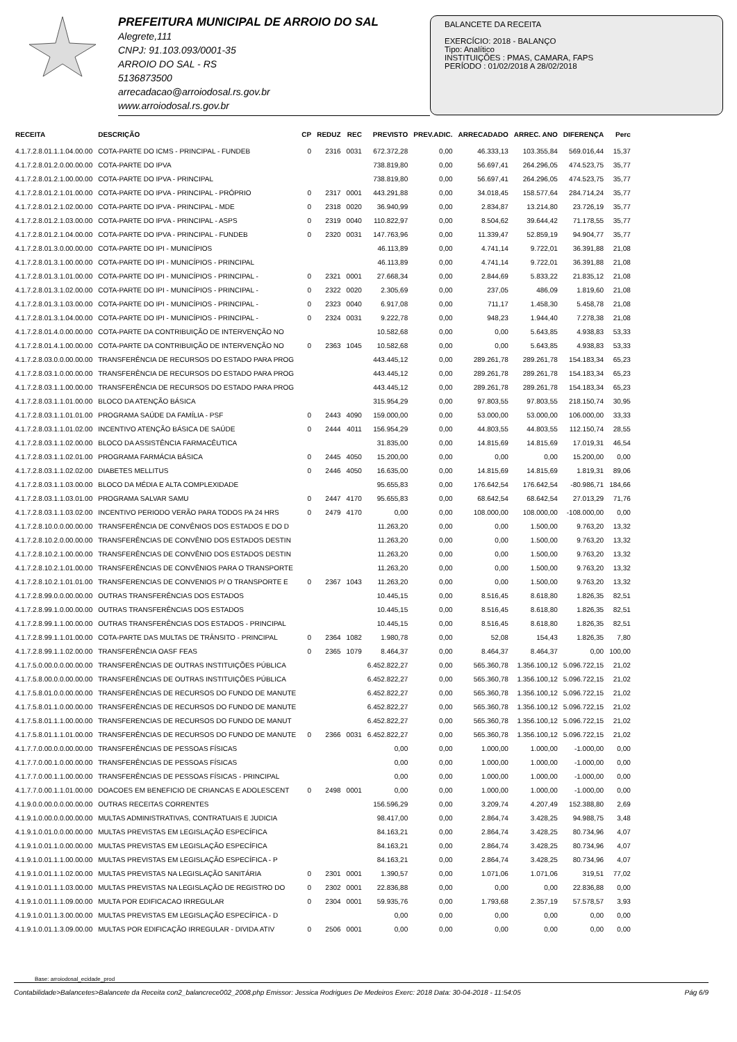PREFEITURA MUNICIPAL DE ARROIO DO SAL
Alegrete,111
CNPJ: 91.103.093/0001-35
ARROIO DO SAL - RS
5136873500
arrecadacao@arroiodosal.rs.gov.br
www.arroiodosal.rs.gov.br
BALANCETE DA RECEITA
EXERCÍCIO: 2018 - BALANÇO
Tipo: Analítico
INSTITUIÇÕES : PMAS, CAMARA, FAPS
PERÍODO : 01/02/2018 A 28/02/2018
| RECEITA | DESCRIÇÃO | CP | REDUZ | REC | PREVISTO | PREV.ADIC. | ARRECADADO | ARREC. ANO | DIFERENÇA | Perc |
| --- | --- | --- | --- | --- | --- | --- | --- | --- | --- | --- |
| 4.1.7.2.8.01.1.1.04.00.00 | COTA-PARTE DO ICMS - PRINCIPAL - FUNDEB | 0 | 2316 | 0031 | 672.372,28 | 0,00 | 46.333,13 | 103.355,84 | 569.016,44 | 15,37 |
| 4.1.7.2.8.01.2.0.00.00.00 | COTA-PARTE DO IPVA | | | | 738.819,80 | 0,00 | 56.697,41 | 264.296,05 | 474.523,75 | 35,77 |
| 4.1.7.2.8.01.2.1.00.00.00 | COTA-PARTE DO IPVA - PRINCIPAL | | | | 738.819,80 | 0,00 | 56.697,41 | 264.296,05 | 474.523,75 | 35,77 |
| 4.1.7.2.8.01.2.1.01.00.00 | COTA-PARTE DO IPVA - PRINCIPAL - PRÓPRIO | 0 | 2317 | 0001 | 443.291,88 | 0,00 | 34.018,45 | 158.577,64 | 284.714,24 | 35,77 |
| 4.1.7.2.8.01.2.1.02.00.00 | COTA-PARTE DO IPVA - PRINCIPAL - MDE | 0 | 2318 | 0020 | 36.940,99 | 0,00 | 2.834,87 | 13.214,80 | 23.726,19 | 35,77 |
| 4.1.7.2.8.01.2.1.03.00.00 | COTA-PARTE DO IPVA - PRINCIPAL - ASPS | 0 | 2319 | 0040 | 110.822,97 | 0,00 | 8.504,62 | 39.644,42 | 71.178,55 | 35,77 |
| 4.1.7.2.8.01.2.1.04.00.00 | COTA-PARTE DO IPVA - PRINCIPAL - FUNDEB | 0 | 2320 | 0031 | 147.763,96 | 0,00 | 11.339,47 | 52.859,19 | 94.904,77 | 35,77 |
| 4.1.7.2.8.01.3.0.00.00.00 | COTA-PARTE DO IPI - MUNICÍPIOS | | | | 46.113,89 | 0,00 | 4.741,14 | 9.722,01 | 36.391,88 | 21,08 |
| 4.1.7.2.8.01.3.1.00.00.00 | COTA-PARTE DO IPI - MUNICÍPIOS - PRINCIPAL | | | | 46.113,89 | 0,00 | 4.741,14 | 9.722,01 | 36.391,88 | 21,08 |
| 4.1.7.2.8.01.3.1.01.00.00 | COTA-PARTE DO IPI - MUNICÍPIOS - PRINCIPAL - | 0 | 2321 | 0001 | 27.668,34 | 0,00 | 2.844,69 | 5.833,22 | 21.835,12 | 21,08 |
| 4.1.7.2.8.01.3.1.02.00.00 | COTA-PARTE DO IPI - MUNICÍPIOS - PRINCIPAL - | 0 | 2322 | 0020 | 2.305,69 | 0,00 | 237,05 | 486,09 | 1.819,60 | 21,08 |
| 4.1.7.2.8.01.3.1.03.00.00 | COTA-PARTE DO IPI - MUNICÍPIOS - PRINCIPAL - | 0 | 2323 | 0040 | 6.917,08 | 0,00 | 711,17 | 1.458,30 | 5.458,78 | 21,08 |
| 4.1.7.2.8.01.3.1.04.00.00 | COTA-PARTE DO IPI - MUNICÍPIOS - PRINCIPAL - | 0 | 2324 | 0031 | 9.222,78 | 0,00 | 948,23 | 1.944,40 | 7.278,38 | 21,08 |
| 4.1.7.2.8.01.4.0.00.00.00 | COTA-PARTE DA CONTRIBUIÇÃO DE INTERVENÇÃO NO | | | | 10.582,68 | 0,00 | 0,00 | 5.643,85 | 4.938,83 | 53,33 |
| 4.1.7.2.8.01.4.1.00.00.00 | COTA-PARTE DA CONTRIBUIÇÃO DE INTERVENÇÃO NO | 0 | 2363 | 1045 | 10.582,68 | 0,00 | 0,00 | 5.643,85 | 4.938,83 | 53,33 |
| 4.1.7.2.8.03.0.0.00.00.00 | TRANSFERÊNCIA DE RECURSOS DO ESTADO PARA PROG | | | | 443.445,12 | 0,00 | 289.261,78 | 289.261,78 | 154.183,34 | 65,23 |
| 4.1.7.2.8.03.1.0.00.00.00 | TRANSFERÊNCIA DE RECURSOS DO ESTADO PARA PROG | | | | 443.445,12 | 0,00 | 289.261,78 | 289.261,78 | 154.183,34 | 65,23 |
| 4.1.7.2.8.03.1.1.00.00.00 | TRANSFERÊNCIA DE RECURSOS DO ESTADO PARA PROG | | | | 443.445,12 | 0,00 | 289.261,78 | 289.261,78 | 154.183,34 | 65,23 |
| 4.1.7.2.8.03.1.1.01.00.00 | BLOCO DA ATENÇÃO BÁSICA | | | | 315.954,29 | 0,00 | 97.803,55 | 97.803,55 | 218.150,74 | 30,95 |
| 4.1.7.2.8.03.1.1.01.01.00 | PROGRAMA SAÚDE DA FAMÍLIA - PSF | 0 | 2443 | 4090 | 159.000,00 | 0,00 | 53.000,00 | 53.000,00 | 106.000,00 | 33,33 |
| 4.1.7.2.8.03.1.1.01.02.00 | INCENTIVO ATENÇÃO BÁSICA DE SAÚDE | 0 | 2444 | 4011 | 156.954,29 | 0,00 | 44.803,55 | 44.803,55 | 112.150,74 | 28,55 |
| 4.1.7.2.8.03.1.1.02.00.00 | BLOCO DA ASSISTÊNCIA FARMACÊUTICA | | | | 31.835,00 | 0,00 | 14.815,69 | 14.815,69 | 17.019,31 | 46,54 |
| 4.1.7.2.8.03.1.1.02.01.00 | PROGRAMA FARMÁCIA BÁSICA | 0 | 2445 | 4050 | 15.200,00 | 0,00 | 0,00 | 0,00 | 15.200,00 | 0,00 |
| 4.1.7.2.8.03.1.1.02.02.00 | DIABETES MELLITUS | 0 | 2446 | 4050 | 16.635,00 | 0,00 | 14.815,69 | 14.815,69 | 1.819,31 | 89,06 |
| 4.1.7.2.8.03.1.1.03.00.00 | BLOCO DA MÉDIA E ALTA COMPLEXIDADE | | | | 95.655,83 | 0,00 | 176.642,54 | 176.642,54 | -80.986,71 | 184,66 |
| 4.1.7.2.8.03.1.1.03.01.00 | PROGRAMA SALVAR SAMU | 0 | 2447 | 4170 | 95.655,83 | 0,00 | 68.642,54 | 68.642,54 | 27.013,29 | 71,76 |
| 4.1.7.2.8.03.1.1.03.02.00 | INCENTIVO PERIODO VERÃO PARA TODOS PA 24 HRS | 0 | 2479 | 4170 | 0,00 | 0,00 | 108.000,00 | 108.000,00 | -108.000,00 | 0,00 |
| 4.1.7.2.8.10.0.0.00.00.00 | TRANSFERÊNCIA DE CONVÊNIOS DOS ESTADOS E DO D | | | | 11.263,20 | 0,00 | 0,00 | 1.500,00 | 9.763,20 | 13,32 |
| 4.1.7.2.8.10.2.0.00.00.00 | TRANSFERÊNCIAS DE CONVÊNIO DOS ESTADOS DESTIN | | | | 11.263,20 | 0,00 | 0,00 | 1.500,00 | 9.763,20 | 13,32 |
| 4.1.7.2.8.10.2.1.00.00.00 | TRANSFERÊNCIAS DE CONVÊNIO DOS ESTADOS DESTIN | | | | 11.263,20 | 0,00 | 0,00 | 1.500,00 | 9.763,20 | 13,32 |
| 4.1.7.2.8.10.2.1.01.00.00 | TRANSFERÊNCIAS DE CONVÊNIOS PARA O TRANSPORTE | | | | 11.263,20 | 0,00 | 0,00 | 1.500,00 | 9.763,20 | 13,32 |
| 4.1.7.2.8.10.2.1.01.01.00 | TRANSFERENCIAS DE CONVENIOS P/ O TRANSPORTE E | 0 | 2367 | 1043 | 11.263,20 | 0,00 | 0,00 | 1.500,00 | 9.763,20 | 13,32 |
| 4.1.7.2.8.99.0.0.00.00.00 | OUTRAS TRANSFERÊNCIAS DOS ESTADOS | | | | 10.445,15 | 0,00 | 8.516,45 | 8.618,80 | 1.826,35 | 82,51 |
| 4.1.7.2.8.99.1.0.00.00.00 | OUTRAS TRANSFERÊNCIAS DOS ESTADOS | | | | 10.445,15 | 0,00 | 8.516,45 | 8.618,80 | 1.826,35 | 82,51 |
| 4.1.7.2.8.99.1.1.00.00.00 | OUTRAS TRANSFERÊNCIAS DOS ESTADOS - PRINCIPAL | | | | 10.445,15 | 0,00 | 8.516,45 | 8.618,80 | 1.826,35 | 82,51 |
| 4.1.7.2.8.99.1.1.01.00.00 | COTA-PARTE DAS MULTAS DE TRÂNSITO - PRINCIPAL | 0 | 2364 | 1082 | 1.980,78 | 0,00 | 52,08 | 154,43 | 1.826,35 | 7,80 |
| 4.1.7.2.8.99.1.1.02.00.00 | TRANSFERÊNCIA OASF FEAS | 0 | 2365 | 1079 | 8.464,37 | 0,00 | 8.464,37 | 8.464,37 | 0,00 | 100,00 |
| 4.1.7.5.0.00.0.0.00.00.00 | TRANSFERÊNCIAS DE OUTRAS INSTITUIÇÕES PÚBLICA | | | | 6.452.822,27 | 0,00 | 565.360,78 | 1.356.100,12 | 5.096.722,15 | 21,02 |
| 4.1.7.5.8.00.0.0.00.00.00 | TRANSFERÊNCIAS DE OUTRAS INSTITUIÇÕES PÚBLICA | | | | 6.452.822,27 | 0,00 | 565.360,78 | 1.356.100,12 | 5.096.722,15 | 21,02 |
| 4.1.7.5.8.01.0.0.00.00.00 | TRANSFERÊNCIAS DE RECURSOS DO FUNDO DE MANUTE | | | | 6.452.822,27 | 0,00 | 565.360,78 | 1.356.100,12 | 5.096.722,15 | 21,02 |
| 4.1.7.5.8.01.1.0.00.00.00 | TRANSFERÊNCIAS DE RECURSOS DO FUNDO DE MANUTE | | | | 6.452.822,27 | 0,00 | 565.360,78 | 1.356.100,12 | 5.096.722,15 | 21,02 |
| 4.1.7.5.8.01.1.1.00.00.00 | TRANSFERENCIAS DE RECURSOS DO FUNDO DE MANUT | | | | 6.452.822,27 | 0,00 | 565.360,78 | 1.356.100,12 | 5.096.722,15 | 21,02 |
| 4.1.7.5.8.01.1.1.01.00.00 | TRANSFERÊNCIAS DE RECURSOS DO FUNDO DE MANUTE | 0 | 2366 | 0031 | 6.452.822,27 | 0,00 | 565.360,78 | 1.356.100,12 | 5.096.722,15 | 21,02 |
| 4.1.7.7.0.00.0.0.00.00.00 | TRANSFERÊNCIAS DE PESSOAS FÍSICAS | | | | 0,00 | 0,00 | 1.000,00 | 1.000,00 | -1.000,00 | 0,00 |
| 4.1.7.7.0.00.1.0.00.00.00 | TRANSFERÊNCIAS DE PESSOAS FÍSICAS | | | | 0,00 | 0,00 | 1.000,00 | 1.000,00 | -1.000,00 | 0,00 |
| 4.1.7.7.0.00.1.1.00.00.00 | TRANSFERÊNCIAS DE PESSOAS FÍSICAS - PRINCIPAL | | | | 0,00 | 0,00 | 1.000,00 | 1.000,00 | -1.000,00 | 0,00 |
| 4.1.7.7.0.00.1.1.01.00.00 | DOACOES EM BENEFICIO DE CRIANCAS E ADOLESCENT | 0 | 2498 | 0001 | 0,00 | 0,00 | 1.000,00 | 1.000,00 | -1.000,00 | 0,00 |
| 4.1.9.0.0.00.0.0.00.00.00 | OUTRAS RECEITAS CORRENTES | | | | 156.596,29 | 0,00 | 3.209,74 | 4.207,49 | 152.388,80 | 2,69 |
| 4.1.9.1.0.00.0.0.00.00.00 | MULTAS ADMINISTRATIVAS, CONTRATUAIS E JUDICIA | | | | 98.417,00 | 0,00 | 2.864,74 | 3.428,25 | 94.988,75 | 3,48 |
| 4.1.9.1.0.01.0.0.00.00.00 | MULTAS PREVISTAS EM LEGISLAÇÃO ESPECÍFICA | | | | 84.163,21 | 0,00 | 2.864,74 | 3.428,25 | 80.734,96 | 4,07 |
| 4.1.9.1.0.01.1.0.00.00.00 | MULTAS PREVISTAS EM LEGISLAÇÃO ESPECÍFICA | | | | 84.163,21 | 0,00 | 2.864,74 | 3.428,25 | 80.734,96 | 4,07 |
| 4.1.9.1.0.01.1.1.00.00.00 | MULTAS PREVISTAS EM LEGISLAÇÃO ESPECÍFICA - P | | | | 84.163,21 | 0,00 | 2.864,74 | 3.428,25 | 80.734,96 | 4,07 |
| 4.1.9.1.0.01.1.1.02.00.00 | MULTAS PREVISTAS NA LEGISLAÇÃO SANITÁRIA | 0 | 2301 | 0001 | 1.390,57 | 0,00 | 1.071,06 | 1.071,06 | 319,51 | 77,02 |
| 4.1.9.1.0.01.1.1.03.00.00 | MULTAS PREVISTAS NA LEGISLAÇÃO DE REGISTRO DO | 0 | 2302 | 0001 | 22.836,88 | 0,00 | 0,00 | 0,00 | 22.836,88 | 0,00 |
| 4.1.9.1.0.01.1.1.09.00.00 | MULTA POR EDIFICACAO IRREGULAR | 0 | 2304 | 0001 | 59.935,76 | 0,00 | 1.793,68 | 2.357,19 | 57.578,57 | 3,93 |
| 4.1.9.1.0.01.1.3.00.00.00 | MULTAS PREVISTAS EM LEGISLAÇÃO ESPECÍFICA - D | | | | 0,00 | 0,00 | 0,00 | 0,00 | 0,00 | 0,00 |
| 4.1.9.1.0.01.1.3.09.00.00 | MULTAS POR EDIFICAÇÃO IRREGULAR - DIVIDA ATIV | 0 | 2506 | 0001 | 0,00 | 0,00 | 0,00 | 0,00 | 0,00 | 0,00 |
Base: arroiodosal_ecidade_prod
Contabilidade>Balancetes>Balancete da Receita con2_balancrece002_2008.php Emissor: Jessica Rodrigues De Medeiros Exerc: 2018 Data: 30-04-2018 - 11:54:05 Pág 6/9